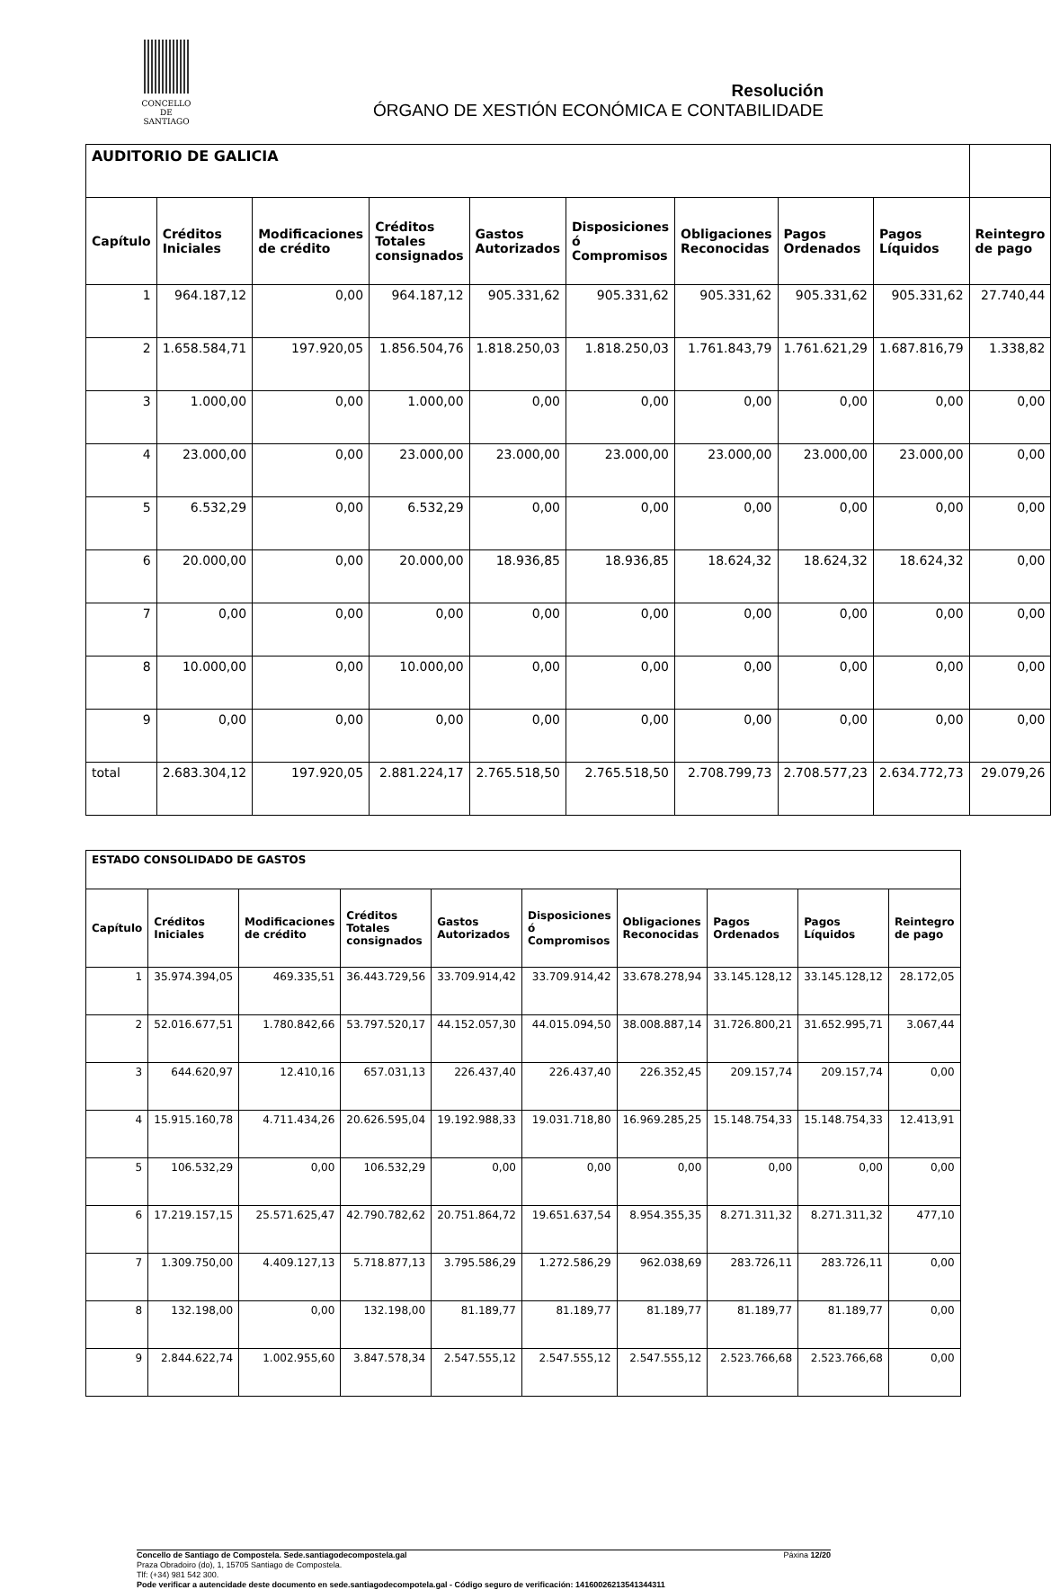CONCELLO DE
SANTIAGO
Resolución
ÓRGANO DE XESTIÓN ECONÓMICA E CONTABILIDADE
| AUDITORIO DE GALICIA | | | | | | | | | |
| Capítulo | Créditos Iniciales | Modificaciones de crédito | Créditos Totales consignados | Gastos Autorizados | Disposiciones ó Compromisos | Obligaciones Reconocidas | Pagos Ordenados | Pagos Líquidos | Reintegro de pago |
| 1 | 964.187,12 | 0,00 | 964.187,12 | 905.331,62 | 905.331,62 | 905.331,62 | 905.331,62 | 905.331,62 | 27.740,44 |
| 2 | 1.658.584,71 | 197.920,05 | 1.856.504,76 | 1.818.250,03 | 1.818.250,03 | 1.761.843,79 | 1.761.621,29 | 1.687.816,79 | 1.338,82 |
| 3 | 1.000,00 | 0,00 | 1.000,00 | 0,00 | 0,00 | 0,00 | 0,00 | 0,00 | 0,00 |
| 4 | 23.000,00 | 0,00 | 23.000,00 | 23.000,00 | 23.000,00 | 23.000,00 | 23.000,00 | 23.000,00 | 0,00 |
| 5 | 6.532,29 | 0,00 | 6.532,29 | 0,00 | 0,00 | 0,00 | 0,00 | 0,00 | 0,00 |
| 6 | 20.000,00 | 0,00 | 20.000,00 | 18.936,85 | 18.936,85 | 18.624,32 | 18.624,32 | 18.624,32 | 0,00 |
| 7 | 0,00 | 0,00 | 0,00 | 0,00 | 0,00 | 0,00 | 0,00 | 0,00 | 0,00 |
| 8 | 10.000,00 | 0,00 | 10.000,00 | 0,00 | 0,00 | 0,00 | 0,00 | 0,00 | 0,00 |
| 9 | 0,00 | 0,00 | 0,00 | 0,00 | 0,00 | 0,00 | 0,00 | 0,00 | 0,00 |
| total | 2.683.304,12 | 197.920,05 | 2.881.224,17 | 2.765.518,50 | 2.765.518,50 | 2.708.799,73 | 2.708.577,23 | 2.634.772,73 | 29.079,26 |
| ESTADO CONSOLIDADO DE GASTOS | | | | | | | | | |
| Capítulo | Créditos Iniciales | Modificaciones de crédito | Créditos Totales consignados | Gastos Autorizados | Disposiciones ó Compromisos | Obligaciones Reconocidas | Pagos Ordenados | Pagos Líquidos | Reintegro de pago |
| 1 | 35.974.394,05 | 469.335,51 | 36.443.729,56 | 33.709.914,42 | 33.709.914,42 | 33.678.278,94 | 33.145.128,12 | 33.145.128,12 | 28.172,05 |
| 2 | 52.016.677,51 | 1.780.842,66 | 53.797.520,17 | 44.152.057,30 | 44.015.094,50 | 38.008.887,14 | 31.726.800,21 | 31.652.995,71 | 3.067,44 |
| 3 | 644.620,97 | 12.410,16 | 657.031,13 | 226.437,40 | 226.437,40 | 226.352,45 | 209.157,74 | 209.157,74 | 0,00 |
| 4 | 15.915.160,78 | 4.711.434,26 | 20.626.595,04 | 19.192.988,33 | 19.031.718,80 | 16.969.285,25 | 15.148.754,33 | 15.148.754,33 | 12.413,91 |
| 5 | 106.532,29 | 0,00 | 106.532,29 | 0,00 | 0,00 | 0,00 | 0,00 | 0,00 | 0,00 |
| 6 | 17.219.157,15 | 25.571.625,47 | 42.790.782,62 | 20.751.864,72 | 19.651.637,54 | 8.954.355,35 | 8.271.311,32 | 8.271.311,32 | 477,10 |
| 7 | 1.309.750,00 | 4.409.127,13 | 5.718.877,13 | 3.795.586,29 | 1.272.586,29 | 962.038,69 | 283.726,11 | 283.726,11 | 0,00 |
| 8 | 132.198,00 | 0,00 | 132.198,00 | 81.189,77 | 81.189,77 | 81.189,77 | 81.189,77 | 81.189,77 | 0,00 |
| 9 | 2.844.622,74 | 1.002.955,60 | 3.847.578,34 | 2.547.555,12 | 2.547.555,12 | 2.547.555,12 | 2.523.766,68 | 2.523.766,68 | 0,00 |
Concello de Santiago de Compostela. Sede.santiagodecompostela.gal Páxina 12/20
Praza Obradoiro (do), 1, 15705 Santiago de Compostela.
Tlf: (+34) 981 542 300.
Pode verificar a autencidade deste documento en sede.santiagodecompotela.gal - Código seguro de verificación: 14160026213541344311